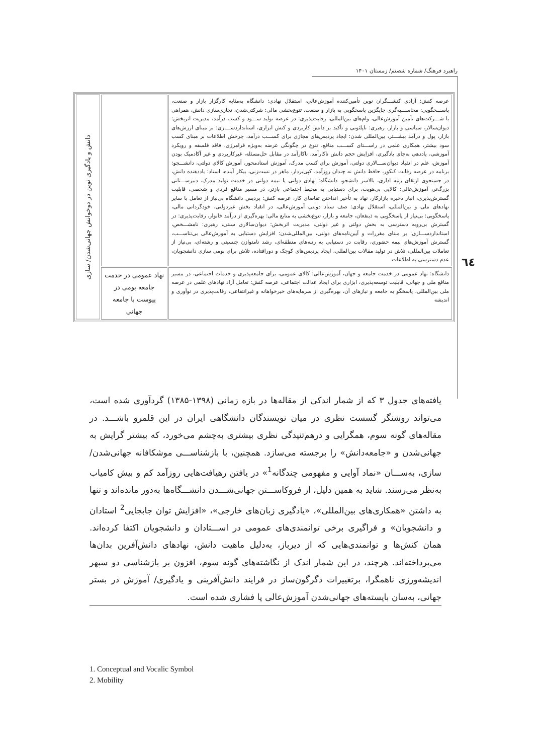راهبرد فرهنگ/ شماره شصتم/ زمستان ۱۴۰۱
٦٤
| عرصه کنش: آزادی کنشـــگران نوین تأمین‌کننده آموزش‌عالی، استقلال نهادی: دانشگاه به‌مثابه کارگزار بازار و صنعت، پاســـخگویی: محاســـبه‌گری جایگزین پاسخگویی به بازار و صنعت، تنوع‌بخشی مالی: شرکتی‌شدن، تجاری‌سازی دانش، همراهی با شـــرکت‌های تأمین آموزش‌عالی، وام‌های بین‌المللی، رقابت‌پذیری: در عرصه تولید ســـود و کسب درآمد، مدیریت اثربخش: دیوان‌سالار، سیاسی و بازار، رهبری: ناپلئونی و تأکید بر دانش کاربردی و کنش ابزاری، استانداردســـازی: بر مبنای ارزش‌های بازار، پول و درآمد بیشـــتر، بین‌المللی شدن: ایجاد پردیس‌های مجازی برای کســـب درآمد، چرخش اطلاعات بر مبنای کسب سود بیشتر، همکاری علمی در راســـتای کســـب منافع، تنوع در چگونگی عرضه به‌ویژه فرامرزی، فاقد فلسفه و رویکرد آموزشی، یاددهی به‌جای یادگیری، افزایش حجم دانش ناکارآمد، ناکارآمد در مقابل حل‌مسئله، غیرکاربردی و غیر آکادمیک بودن آموزش، علم در انقیاد دیوان‌ســـالاری دولتی، آموزش برای کسب مدرک، آموزش استادمحور، آموزش کالای دولتی، دانشـــجو: برنامه در عرصه رقابت کنکور، حافظ دانش نه چندان روزآمد، کپی‌بردار، ماهر در تست‌زنی، بیکار آینده، استاد: یاددهنده دانش، در جستجوی ارتقای رتبه اداری، بالاسر دانشجو، دانشگاه: نهادی دولتی یا نیمه دولتی در خدمت تولید مدرک، دبیرســـتانی بزرگ‌تر، آموزش‌عالی: کالایی بی‌هویت، برای دستیابی به محیط اجتماعی بازتر، در مسیر منافع فردی و شخصی، قابلیت گسترش‌پذیری، انبار ذخیره بازارکار، نهاد به تأخیر انداختن تقاضای کار، عرصه کنش: پردیس دانشگاه بی‌نیاز از تعامل با سایر نهادهای ملی و بین‌المللی، استقلال نهادی: صف ستاد دولتی آموزش‌عالی، در انقیاد بخش غیردولتی، خودگردانی مالی، پاسخگویی: بی‌نیاز از پاسخگویی به ذینفعان، جامعه و بازار، تنوع‌بخشی به منابع مالی: بهره‌گیری از درآمد خانوار، رقابت‌پذیری: در گسترش بی‌رویه دسترسی به بخش دولتی و غیر دولتی، مدیریت اثربخش: دیوان‌سالاری سنتی، رهبری: نامشـــخص، استانداردســـازی: بر مبنای مقررات و آیین‌نامه‌های دولتی، بین‌المللی‌شدن: افزایش دستیابی به آموزش‌عالی بی‌تناســـب، گسترش آموزش‌های نیمه حضوری، رقابت در دستیابی به رتبه‌های منطقه‌ای، رشد نامتوازن جنسیتی و رشته‌ای، بی‌نیاز از تعاملات بین‌المللی، تلاش در تولید مقالات بین‌المللی، ایجاد پردیس‌های کوچک و دورافتاده، تلاش برای بومی سازی دانشجویان، عدم دسترسی به اطلاعات | | دانش و یادگیری نوین در دوخوانش جهانی‌شدن/ سازی |
| دانشگاه: نهاد عمومی در خدمت جامعه و جهان، آموزش‌عالی: کالای عمومی، برای جامعه‌پذیری و خدمات اجتماعی، در مسیر منافع ملی و جهانی، قابلیت توسعه‌پذیری، ابزاری برای ایجاد عدالت اجتماعی، عرصه کنش: تعامل آزاد نهادهای علمی در عرصه ملی بین‌المللی، پاسخگو به جامعه و نیازهای آن، بهره‌گیری از سرمایه‌های خیرخواهانه و غیرانتفاعی، رقابت‌پذیری در نوآوری و اندیشه | نهاد عمومی در خدمت جامعه بومی در پیوست با جامعه جهانی | |
یافته‌های جدول ۳ که از شمار اندکی از مقاله‌ها در بازه زمانی (۱۳۹۸-۱۳۸۵) گردآوری شده است، می‌تواند روشنگر گسست نظری در میان نویسندگان دانشگاهی ایران در این قلمرو باشـــد. در مقاله‌های گونه سوم، همگرایی و درهم‌تنیدگی نظری بیشتری به‌چشم می‌خورد، که بیشتر گرایش به جهانی‌شدن و «جامعه‌دانش» را برجسته می‌سازد. همچنین، با بازشناســـی موشکافانه جهانی‌شدن/ سازی، به‌ســـان «نماد آوایی و مفهومی چندگانه<sup>1</sup>» در یافتن رهیافت‌هایی روزآمد کم و بیش کامیاب به‌نظر می‌رسند. شاید به همین دلیل، از فروکاســـتن جهانی‌شـــدن دانشـــگاه‌ها به‌دور مانده‌اند و تنها به داشتن «همکاری‌های بین‌المللی»، «یادگیری زبان‌های خارجی»، «افزایش توان جابجایی<sup>2</sup> استادان و دانشجویان» و فراگیری برخی توانمندی‌های عمومی در اســـتادان و دانشجویان اکتفا کرده‌اند. همان کنش‌ها و توانمندی‌هایی که از دیرباز، به‌دلیل ماهیت دانش، نهادهای دانش‌آفرین بدان‌ها می‌پرداخته‌اند. هرچند، در این شمار اندک از نگاشته‌های گونه سوم، افزون بر بازشناسی دو سپهر اندیشه‌ورزی ناهمگرا، برتغییرات دگرگون‌ساز در فرایند دانش‌آفرینی و یادگیری/ آموزش در بستر جهانی، به‌سان بایسته‌های جهانی‌شدن آموزش‌عالی پا فشاری شده است.
1. Conceptual and Vocalic Symbol
2. Mobility